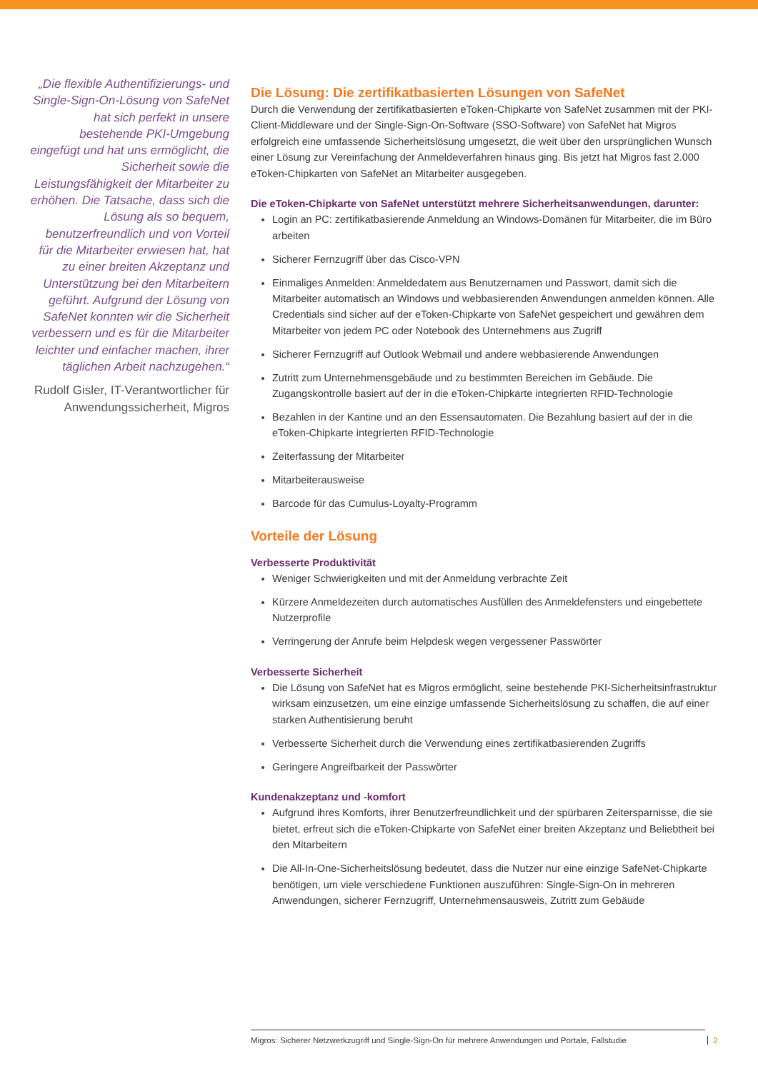„Die flexible Authentifizierungs- und Single-Sign-On-Lösung von SafeNet hat sich perfekt in unsere bestehende PKI-Umgebung eingefügt und hat uns ermöglicht, die Sicherheit sowie die Leistungsfähigkeit der Mitarbeiter zu erhöhen. Die Tatsache, dass sich die Lösung als so bequem, benutzerfreundlich und von Vorteil für die Mitarbeiter erwiesen hat, hat zu einer breiten Akzeptanz und Unterstützung bei den Mitarbeitern geführt. Aufgrund der Lösung von SafeNet konnten wir die Sicherheit verbessern und es für die Mitarbeiter leichter und einfacher machen, ihrer täglichen Arbeit nachzugehen.“
Rudolf Gisler, IT-Verantwortlicher für Anwendungssicherheit, Migros
Die Lösung: Die zertifikatbasierten Lösungen von SafeNet
Durch die Verwendung der zertifikatbasierten eToken-Chipkarte von SafeNet zusammen mit der PKI-Client-Middleware und der Single-Sign-On-Software (SSO-Software) von SafeNet hat Migros erfolgreich eine umfassende Sicherheitslösung umgesetzt, die weit über den ursprünglichen Wunsch einer Lösung zur Vereinfachung der Anmeldeverfahren hinaus ging. Bis jetzt hat Migros fast 2.000 eToken-Chipkarten von SafeNet an Mitarbeiter ausgegeben.
Die eToken-Chipkarte von SafeNet unterstützt mehrere Sicherheitsanwendungen, darunter:
Login an PC: zertifikatbasierende Anmeldung an Windows-Domänen für Mitarbeiter, die im Büro arbeiten
Sicherer Fernzugriff über das Cisco-VPN
Einmaliges Anmelden: Anmeldedatem aus Benutzernamen und Passwort, damit sich die Mitarbeiter automatisch an Windows und webbasierenden Anwendungen anmelden können. Alle Credentials sind sicher auf der eToken-Chipkarte von SafeNet gespeichert und gewähren dem Mitarbeiter von jedem PC oder Notebook des Unternehmens aus Zugriff
Sicherer Fernzugriff auf Outlook Webmail und andere webbasierende Anwendungen
Zutritt zum Unternehmensgebäude und zu bestimmten Bereichen im Gebäude. Die Zugangskontrolle basiert auf der in die eToken-Chipkarte integrierten RFID-Technologie
Bezahlen in der Kantine und an den Essensautomaten. Die Bezahlung basiert auf der in die eToken-Chipkarte integrierten RFID-Technologie
Zeiterfassung der Mitarbeiter
Mitarbeiterausweise
Barcode für das Cumulus-Loyalty-Programm
Vorteile der Lösung
Verbesserte Produktivität
Weniger Schwierigkeiten und mit der Anmeldung verbrachte Zeit
Kürzere Anmeldezeiten durch automatisches Ausfüllen des Anmeldefensters und eingebettete Nutzerprofile
Verringerung der Anrufe beim Helpdesk wegen vergessener Passwörter
Verbesserte Sicherheit
Die Lösung von SafeNet hat es Migros ermöglicht, seine bestehende PKI-Sicherheitsinfrastruktur wirksam einzusetzen, um eine einzige umfassende Sicherheitslösung zu schaffen, die auf einer starken Authentisierung beruht
Verbesserte Sicherheit durch die Verwendung eines zertifikatbasierenden Zugriffs
Geringere Angreifbarkeit der Passwörter
Kundenakzeptanz und -komfort
Aufgrund ihres Komforts, ihrer Benutzerfreundlichkeit und der spürbaren Zeitersparnisse, die sie bietet, erfreut sich die eToken-Chipkarte von SafeNet einer breiten Akzeptanz und Beliebtheit bei den Mitarbeitern
Die All-In-One-Sicherheitslösung bedeutet, dass die Nutzer nur eine einzige SafeNet-Chipkarte benötigen, um viele verschiedene Funktionen auszuführen: Single-Sign-On in mehreren Anwendungen, sicherer Fernzugriff, Unternehmensausweis, Zutritt zum Gebäude
Migros: Sicherer Netzwerkzugriff und Single-Sign-On für mehrere Anwendungen und Portale, Fallstudie 2